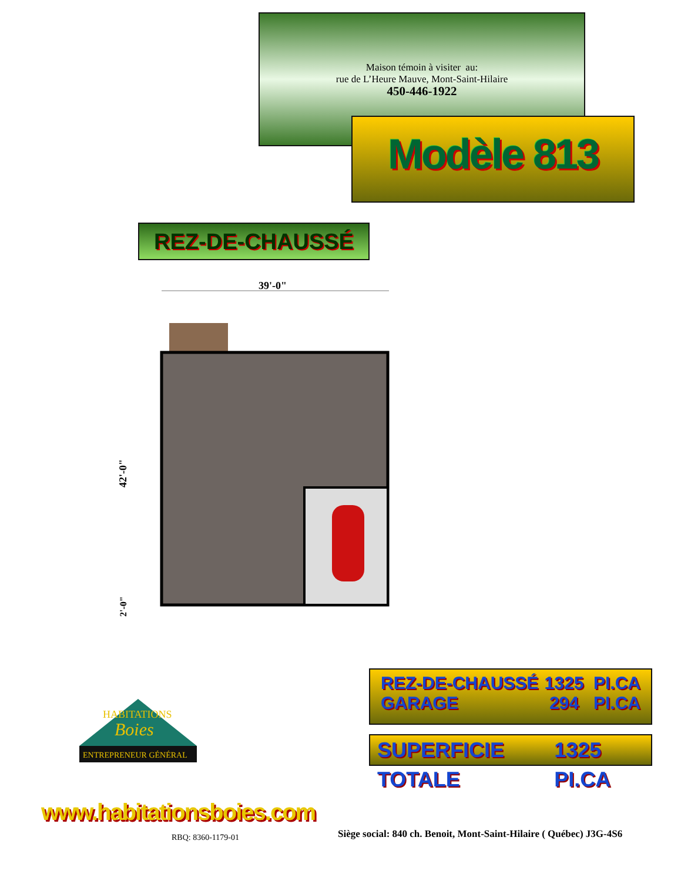Maison témoin à visiter au:
rue de L’Heure Mauve, Mont-Saint-Hilaire
450-446-1922
Modèle 813
REZ-DE-CHAUSSÉ
39'-0"
42'-0"
2'-0"
REZ-DE-CHAUSSÉ 1325 PI.CA
GARAGE 294 PI.CA
SUPERFICIE TOTALE 1325 PI.CA
HABITATIONS
Boies
ENTREPRENEUR GÉNÉRAL
www.habitationsboies.com
RBQ: 8360-1179-01
Siège social: 840 ch. Benoit, Mont-Saint-Hilaire ( Québec) J3G-4S6